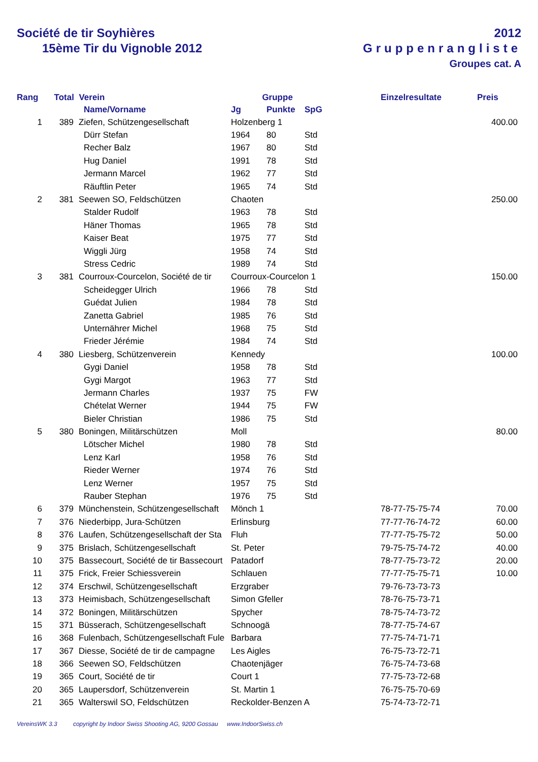Société de tir Soyhières
15ème Tir du Vignoble 2012
2012
Gruppenrangliste
Groupes cat. A
| Rang | Total Verein | | | Gruppe | | | Einzelresultate | Preis |
| --- | --- | --- | --- | --- | --- | --- | --- | --- |
| | | | Name/Vorname | Jg | Punkte | SpG | | |
| 1 | 389 | | Ziefen, Schützengesellschaft | Holzenberg 1 | | | | 400.00 |
| | | | Dürr Stefan | 1964 | 80 | Std | | |
| | | | Recher Balz | 1967 | 80 | Std | | |
| | | | Hug Daniel | 1991 | 78 | Std | | |
| | | | Jermann Marcel | 1962 | 77 | Std | | |
| | | | Räuftlin Peter | 1965 | 74 | Std | | |
| 2 | 381 | | Seewen SO, Feldschützen | Chaoten | | | | 250.00 |
| | | | Stalder Rudolf | 1963 | 78 | Std | | |
| | | | Häner Thomas | 1965 | 78 | Std | | |
| | | | Kaiser Beat | 1975 | 77 | Std | | |
| | | | Wiggli Jürg | 1958 | 74 | Std | | |
| | | | Stress Cedric | 1989 | 74 | Std | | |
| 3 | 381 | | Courroux-Courcelon, Société de tir | Courroux-Courcelon 1 | | | | 150.00 |
| | | | Scheidegger Ulrich | 1966 | 78 | Std | | |
| | | | Guédat Julien | 1984 | 78 | Std | | |
| | | | Zanetta Gabriel | 1985 | 76 | Std | | |
| | | | Unternährer Michel | 1968 | 75 | Std | | |
| | | | Frieder Jérémie | 1984 | 74 | Std | | |
| 4 | 380 | | Liesberg, Schützenverein | Kennedy | | | | 100.00 |
| | | | Gygi Daniel | 1958 | 78 | Std | | |
| | | | Gygi Margot | 1963 | 77 | Std | | |
| | | | Jermann Charles | 1937 | 75 | FW | | |
| | | | Chételat Werner | 1944 | 75 | FW | | |
| | | | Bieler Christian | 1986 | 75 | Std | | |
| 5 | 380 | | Boningen, Militärschützen | Moll | | | | 80.00 |
| | | | Lötscher Michel | 1980 | 78 | Std | | |
| | | | Lenz Karl | 1958 | 76 | Std | | |
| | | | Rieder Werner | 1974 | 76 | Std | | |
| | | | Lenz Werner | 1957 | 75 | Std | | |
| | | | Rauber Stephan | 1976 | 75 | Std | | |
| 6 | 379 | | Münchenstein, Schützengesellschaft | Mönch 1 | | | 78-77-75-75-74 | 70.00 |
| 7 | 376 | | Niederbipp, Jura-Schützen | Erlinsburg | | | 77-77-76-74-72 | 60.00 |
| 8 | 376 | | Laufen, Schützengesellschaft der Sta | Fluh | | | 77-77-75-75-72 | 50.00 |
| 9 | 375 | | Brislach, Schützengesellschaft | St. Peter | | | 79-75-75-74-72 | 40.00 |
| 10 | 375 | | Bassecourt, Société de tir Bassecourt | Patadorf | | | 78-77-75-73-72 | 20.00 |
| 11 | 375 | | Frick, Freier Schiessverein | Schlauen | | | 77-77-75-75-71 | 10.00 |
| 12 | 374 | | Erschwil, Schützengesellschaft | Erzgraber | | | 79-76-73-73-73 | |
| 13 | 373 | | Heimisbach, Schützengesellschaft | Simon Gfeller | | | 78-76-75-73-71 | |
| 14 | 372 | | Boningen, Militärschützen | Spycher | | | 78-75-74-73-72 | |
| 15 | 371 | | Büsserach, Schützengesellschaft | Schnoogä | | | 78-77-75-74-67 | |
| 16 | 368 | | Fulenbach, Schützengesellschaft Fule | Barbara | | | 77-75-74-71-71 | |
| 17 | 367 | | Diesse, Société de tir de campagne | Les Aigles | | | 76-75-73-72-71 | |
| 18 | 366 | | Seewen SO, Feldschützen | Chaotenjäger | | | 76-75-74-73-68 | |
| 19 | 365 | | Court, Société de tir | Court 1 | | | 77-75-73-72-68 | |
| 20 | 365 | | Laupersdorf, Schützenverein | St. Martin 1 | | | 76-75-75-70-69 | |
| 21 | 365 | | Walterswil SO, Feldschützen | Reckolder-Benzen A | | | 75-74-73-72-71 | |
VereinsWK 3.3 copyright by Indoor Swiss Shooting AG, 9200 Gossau www.IndoorSwiss.ch